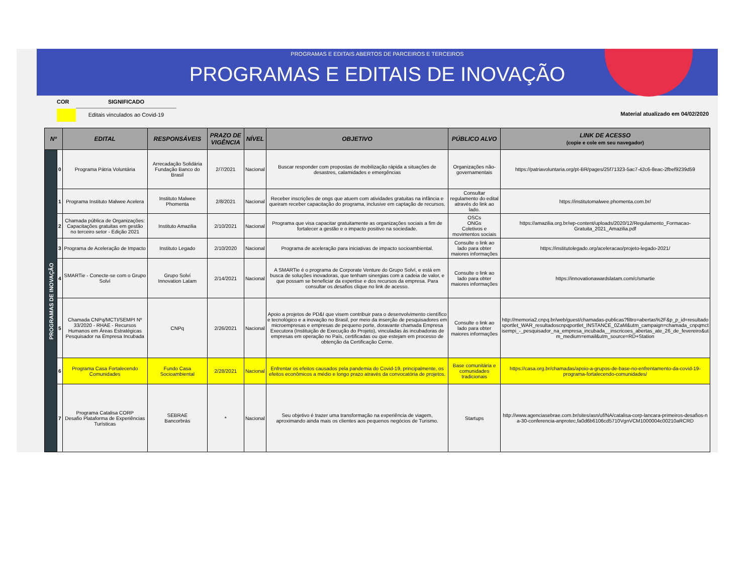PROGRAMAS E EDITAIS ABERTOS DE PARCEIROS E TERCEIROS
PROGRAMAS E EDITAIS DE INOVAÇÃO
COR SIGNIFICADO
Editais vinculados ao Covid-19
Material atualizado em 04/02/2020
| Nº | | EDITAL | RESPONSÁVEIS | PRAZO DE VIGÊNCIA | NÍVEL | OBJETIVO | PÚBLICO ALVO | LINK DE ACESSO (copie e cole em seu navegador) |
| --- | --- | --- | --- | --- | --- | --- | --- | --- |
| PROGRAMAS DE INOVAÇÃO | 0 | Programa Pátria Voluntária | Arrecadação Solidária Fundação Banco do Brasil | 2/7/2021 | Nacional | Buscar responder com propostas de mobilização rápida a situações de desastres, calamidades e emergências | Organizações não-governamentais | https://patriavoluntaria.org/pt-BR/pages/25f71323-5ac7-42c6-8eac-2fbef9239d59 |
| | 1 | Programa Instituto Malwee Acelera | Instituto Malwee Phomenta | 2/8/2021 | Nacional | Receber inscrições de ongs que atuem com atividades gratuitas na infância e queiram receber capacitação do programa, inclusive em captação de recursos. | Consultar regulamento do edital através do link ao lado. | https://institutomalwee.phomenta.com.br/ |
| | 2 | Chamada pública de Organizações: Capacitações gratuitas em gestão no terceiro setor - Edição 2021 | Instituto Amazilia | 2/10/2021 | Nacional | Programa que visa capacitar gratuitamente as organizações sociais a fim de fortalecer a gestão e o impacto positivo na sociedade. | OSCs ONGs Coletivos e movimentos sociais | https://amazilia.org.br/wp-content/uploads/2020/12/Regulamento_Formacao-Gratuita_2021_Amazilia.pdf |
| | 3 | Programa de Aceleração de Impacto | Instituto Legado | 2/10/2020 | Nacional | Programa de aceleração para iniciativas de impacto socioambiental. | Consulte o link ao lado para obter maiores informações | https://institutolegado.org/aceleracao/projeto-legado-2021/ |
| | 4 | SMARTie - Conecte-se com o Grupo Solví | Grupo Solví Innovation Latam | 2/14/2021 | Nacional | A SMARTie é o programa de Corporate Venture do Grupo Solví, e está em busca de soluções inovadoras, que tenham sinergias com a cadeia de valor, e que possam se beneficiar da expertise e dos recursos da empresa. Para consultar os desafios clique no link de acesso. | Consulte o link ao lado para obter maiores informações | https://innovationawardslatam.com/c/smartie |
| | 5 | Chamada CNPq/MCTI/SEMPI Nº 33/2020 - RHAE - Recursos Humanos em Áreas Estratégicas Pesquisador na Empresa Incubada | CNPq | 2/26/2021 | Nacional | Apoio a projetos de PD&I que visem contribuir para o desenvolvimento científico e tecnológico e a inovação no Brasil, por meio da inserção de pesquisadores em microempresas e empresas de pequeno porte, doravante chamada Empresa Executora (Instituição de Execução do Projeto), vinculadas às incubadoras de empresas em operação no País, certificadas ou que estejam em processo de obtenção da Certificação Cerne. | Consulte o link ao lado para obter maiores informações | http://memoria2.cnpq.br/web/guest/chamadas-publicas?filtro=abertas%2F&p_p_id=resultadosportlet_WAR_resultadoscnpqportlet_INSTANCE_0ZaM&utm_campaign=chamada_cnpqmctisempi_-_pesquisador_na_empresa_incubada__inscricoes_abertas_ate_26_de_fevereiro&utm_medium=email&utm_source=RD+Station |
| | 6 | Programa Casa Fortalecendo Comunidades | Fundo Casa Socioambiental | 2/28/2021 | Nacional | Enfrentar os efeitos causados pela pandemia do Covid-19, principalmente, os efeitos econômicos a médio e longo prazo através da convocatória de projetos. | Base comunitária e comunidades tradicionais | https://casa.org.br/chamadas/apoio-a-grupos-de-base-no-enfrentamento-da-covid-19-programa-fortalecendo-comunidades/ |
| | 7 | Programa Catalisa CORP Desafio Plataforma de Experiências Turísticas | SEBRAE Bancorbrás | * | Nacional | Seu objetivo é trazer uma transformação na experiência de viagem, aproximando ainda mais os clientes aos pequenos negócios de Turismo. | Startups | http://www.agenciasebrae.com.br/sites/asn/uf/NA/catalisa-corp-lancara-primeiros-desafios-na-30-conferencia-anprotec,fa0d6b6106cd5710VgnVCM1000004c00210aRCRD |